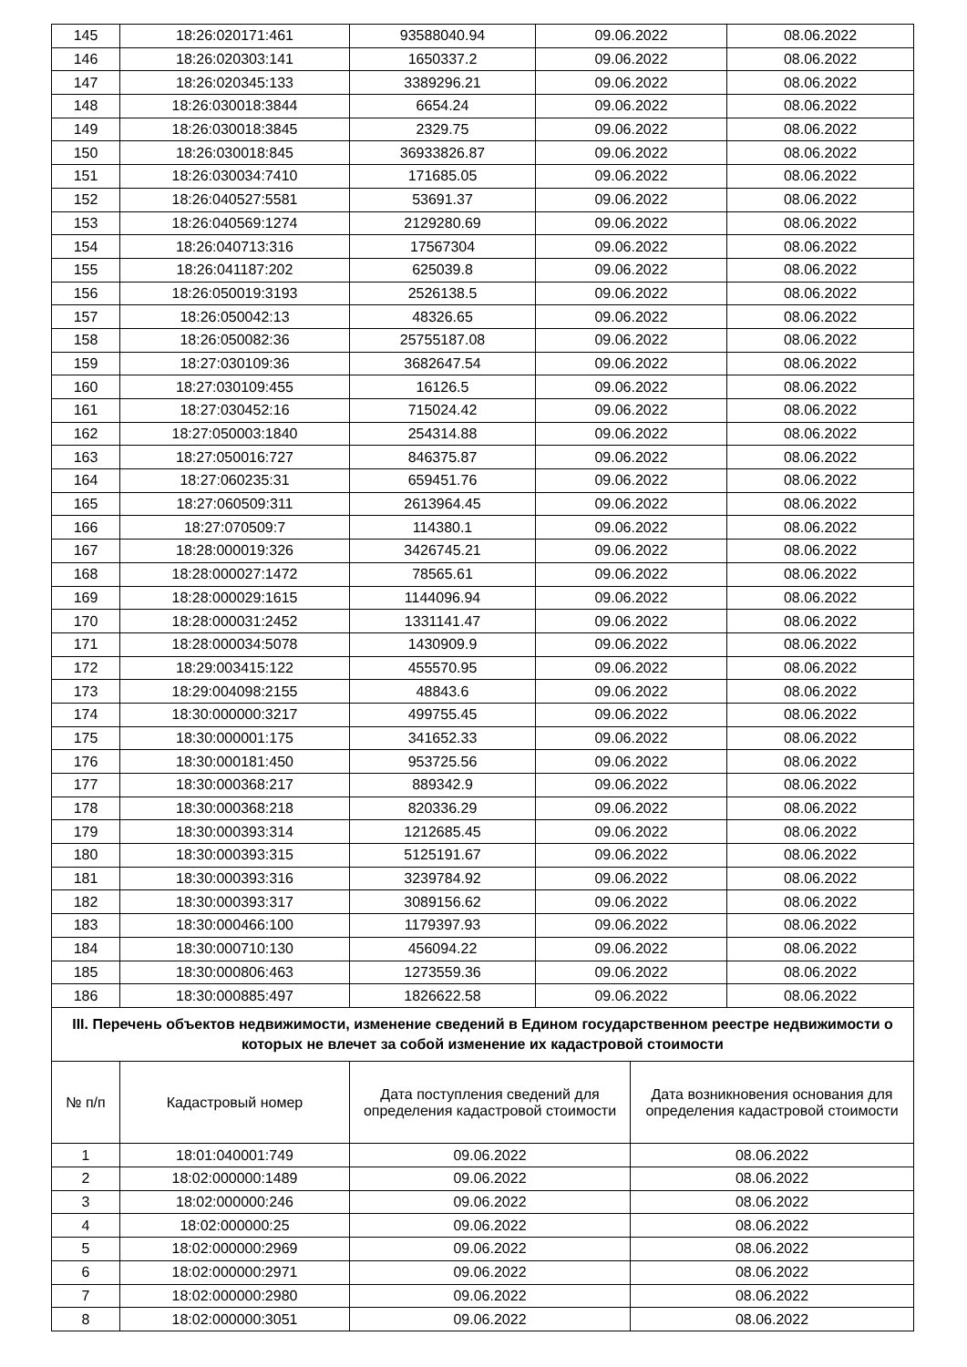| 145 | 18:26:020171:461 | 93588040.94 | 09.06.2022 | 08.06.2022 |
| 146 | 18:26:020303:141 | 1650337.2 | 09.06.2022 | 08.06.2022 |
| 147 | 18:26:020345:133 | 3389296.21 | 09.06.2022 | 08.06.2022 |
| 148 | 18:26:030018:3844 | 6654.24 | 09.06.2022 | 08.06.2022 |
| 149 | 18:26:030018:3845 | 2329.75 | 09.06.2022 | 08.06.2022 |
| 150 | 18:26:030018:845 | 36933826.87 | 09.06.2022 | 08.06.2022 |
| 151 | 18:26:030034:7410 | 171685.05 | 09.06.2022 | 08.06.2022 |
| 152 | 18:26:040527:5581 | 53691.37 | 09.06.2022 | 08.06.2022 |
| 153 | 18:26:040569:1274 | 2129280.69 | 09.06.2022 | 08.06.2022 |
| 154 | 18:26:040713:316 | 17567304 | 09.06.2022 | 08.06.2022 |
| 155 | 18:26:041187:202 | 625039.8 | 09.06.2022 | 08.06.2022 |
| 156 | 18:26:050019:3193 | 2526138.5 | 09.06.2022 | 08.06.2022 |
| 157 | 18:26:050042:13 | 48326.65 | 09.06.2022 | 08.06.2022 |
| 158 | 18:26:050082:36 | 25755187.08 | 09.06.2022 | 08.06.2022 |
| 159 | 18:27:030109:36 | 3682647.54 | 09.06.2022 | 08.06.2022 |
| 160 | 18:27:030109:455 | 16126.5 | 09.06.2022 | 08.06.2022 |
| 161 | 18:27:030452:16 | 715024.42 | 09.06.2022 | 08.06.2022 |
| 162 | 18:27:050003:1840 | 254314.88 | 09.06.2022 | 08.06.2022 |
| 163 | 18:27:050016:727 | 846375.87 | 09.06.2022 | 08.06.2022 |
| 164 | 18:27:060235:31 | 659451.76 | 09.06.2022 | 08.06.2022 |
| 165 | 18:27:060509:311 | 2613964.45 | 09.06.2022 | 08.06.2022 |
| 166 | 18:27:070509:7 | 114380.1 | 09.06.2022 | 08.06.2022 |
| 167 | 18:28:000019:326 | 3426745.21 | 09.06.2022 | 08.06.2022 |
| 168 | 18:28:000027:1472 | 78565.61 | 09.06.2022 | 08.06.2022 |
| 169 | 18:28:000029:1615 | 1144096.94 | 09.06.2022 | 08.06.2022 |
| 170 | 18:28:000031:2452 | 1331141.47 | 09.06.2022 | 08.06.2022 |
| 171 | 18:28:000034:5078 | 1430909.9 | 09.06.2022 | 08.06.2022 |
| 172 | 18:29:003415:122 | 455570.95 | 09.06.2022 | 08.06.2022 |
| 173 | 18:29:004098:2155 | 48843.6 | 09.06.2022 | 08.06.2022 |
| 174 | 18:30:000000:3217 | 499755.45 | 09.06.2022 | 08.06.2022 |
| 175 | 18:30:000001:175 | 341652.33 | 09.06.2022 | 08.06.2022 |
| 176 | 18:30:000181:450 | 953725.56 | 09.06.2022 | 08.06.2022 |
| 177 | 18:30:000368:217 | 889342.9 | 09.06.2022 | 08.06.2022 |
| 178 | 18:30:000368:218 | 820336.29 | 09.06.2022 | 08.06.2022 |
| 179 | 18:30:000393:314 | 1212685.45 | 09.06.2022 | 08.06.2022 |
| 180 | 18:30:000393:315 | 5125191.67 | 09.06.2022 | 08.06.2022 |
| 181 | 18:30:000393:316 | 3239784.92 | 09.06.2022 | 08.06.2022 |
| 182 | 18:30:000393:317 | 3089156.62 | 09.06.2022 | 08.06.2022 |
| 183 | 18:30:000466:100 | 1179397.93 | 09.06.2022 | 08.06.2022 |
| 184 | 18:30:000710:130 | 456094.22 | 09.06.2022 | 08.06.2022 |
| 185 | 18:30:000806:463 | 1273559.36 | 09.06.2022 | 08.06.2022 |
| 186 | 18:30:000885:497 | 1826622.58 | 09.06.2022 | 08.06.2022 |
| III. Перечень объектов недвижимости, изменение сведений в Едином государственном реестре недвижимости о которых не влечет за собой изменение их кадастровой стоимости | | | | |
| № п/п | Кадастровый номер | Дата поступления сведений для определения кадастровой стоимости | Дата возникновения основания для определения кадастровой стоимости |
| --- | --- | --- | --- |
| 1 | 18:01:040001:749 | 09.06.2022 | 08.06.2022 |
| 2 | 18:02:000000:1489 | 09.06.2022 | 08.06.2022 |
| 3 | 18:02:000000:246 | 09.06.2022 | 08.06.2022 |
| 4 | 18:02:000000:25 | 09.06.2022 | 08.06.2022 |
| 5 | 18:02:000000:2969 | 09.06.2022 | 08.06.2022 |
| 6 | 18:02:000000:2971 | 09.06.2022 | 08.06.2022 |
| 7 | 18:02:000000:2980 | 09.06.2022 | 08.06.2022 |
| 8 | 18:02:000000:3051 | 09.06.2022 | 08.06.2022 |